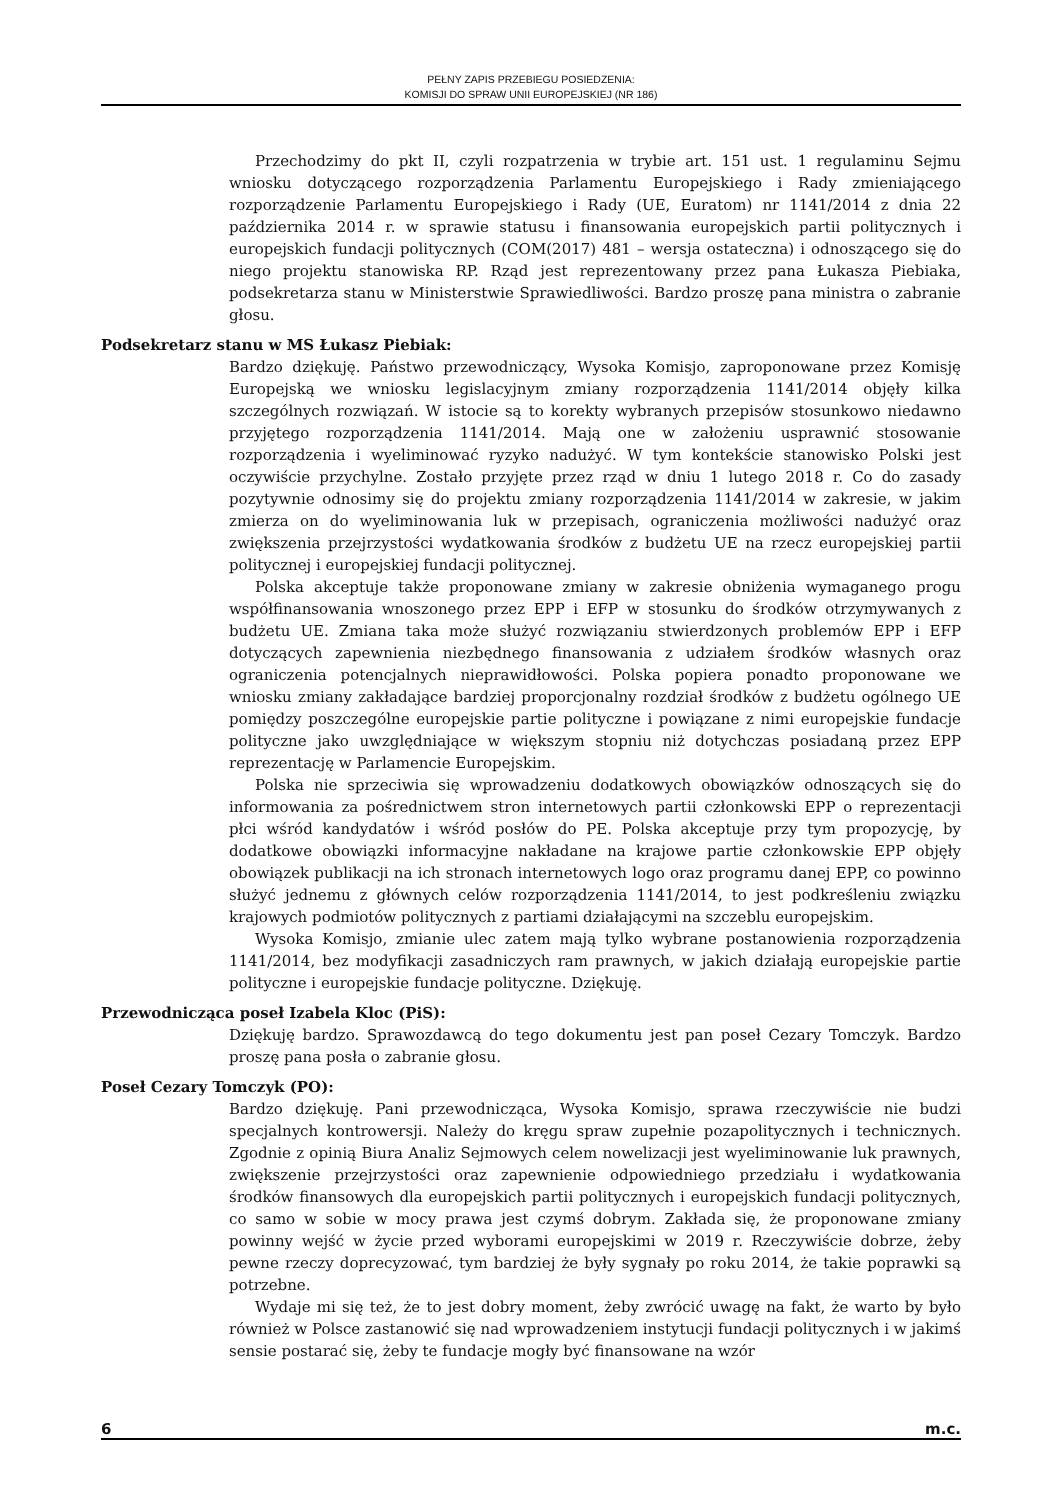PEŁNY ZAPIS PRZEBIEGU POSIEDZENIA:
KOMISJI DO SPRAW UNII EUROPEJSKIEJ (NR 186)
Przechodzimy do pkt II, czyli rozpatrzenia w trybie art. 151 ust. 1 regulaminu Sejmu wniosku dotyczącego rozporządzenia Parlamentu Europejskiego i Rady zmieniającego rozporządzenie Parlamentu Europejskiego i Rady (UE, Euratom) nr 1141/2014 z dnia 22 października 2014 r. w sprawie statusu i finansowania europejskich partii politycznych i europejskich fundacji politycznych (COM(2017) 481 – wersja ostateczna) i odnoszącego się do niego projektu stanowiska RP. Rząd jest reprezentowany przez pana Łukasza Piebiaka, podsekretarza stanu w Ministerstwie Sprawiedliwości. Bardzo proszę pana ministra o zabranie głosu.
Podsekretarz stanu w MS Łukasz Piebiak:
Bardzo dziękuję. Państwo przewodniczący, Wysoka Komisjo, zaproponowane przez Komisję Europejską we wniosku legislacyjnym zmiany rozporządzenia 1141/2014 objęły kilka szczególnych rozwiązań. W istocie są to korekty wybranych przepisów stosunkowo niedawno przyjętego rozporządzenia 1141/2014. Mają one w założeniu usprawnić stosowanie rozporządzenia i wyeliminować ryzyko nadużyć. W tym kontekście stanowisko Polski jest oczywiście przychylne. Zostało przyjęte przez rząd w dniu 1 lutego 2018 r. Co do zasady pozytywnie odnosimy się do projektu zmiany rozporządzenia 1141/2014 w zakresie, w jakim zmierza on do wyeliminowania luk w przepisach, ograniczenia możliwości nadużyć oraz zwiększenia przejrzystości wydatkowania środków z budżetu UE na rzecz europejskiej partii politycznej i europejskiej fundacji politycznej.
Polska akceptuje także proponowane zmiany w zakresie obniżenia wymaganego progu współfinansowania wnoszonego przez EPP i EFP w stosunku do środków otrzymywanych z budżetu UE. Zmiana taka może służyć rozwiązaniu stwierdzonych problemów EPP i EFP dotyczących zapewnienia niezbędnego finansowania z udziałem środków własnych oraz ograniczenia potencjalnych nieprawidłowości. Polska popiera ponadto proponowane we wniosku zmiany zakładające bardziej proporcjonalny rozdział środków z budżetu ogólnego UE pomiędzy poszczególne europejskie partie polityczne i powiązane z nimi europejskie fundacje polityczne jako uwzględniające w większym stopniu niż dotychczas posiadaną przez EPP reprezentację w Parlamencie Europejskim.
Polska nie sprzeciwia się wprowadzeniu dodatkowych obowiązków odnoszących się do informowania za pośrednictwem stron internetowych partii członkowski EPP o reprezentacji płci wśród kandydatów i wśród posłów do PE. Polska akceptuje przy tym propozycję, by dodatkowe obowiązki informacyjne nakładane na krajowe partie członkowskie EPP objęły obowiązek publikacji na ich stronach internetowych logo oraz programu danej EPP, co powinno służyć jednemu z głównych celów rozporządzenia 1141/2014, to jest podkreśleniu związku krajowych podmiotów politycznych z partiami działającymi na szczeblu europejskim.
Wysoka Komisjo, zmianie ulec zatem mają tylko wybrane postanowienia rozporządzenia 1141/2014, bez modyfikacji zasadniczych ram prawnych, w jakich działają europejskie partie polityczne i europejskie fundacje polityczne. Dziękuję.
Przewodnicząca poseł Izabela Kloc (PiS):
Dziękuję bardzo. Sprawozdawcą do tego dokumentu jest pan poseł Cezary Tomczyk. Bardzo proszę pana posła o zabranie głosu.
Poseł Cezary Tomczyk (PO):
Bardzo dziękuję. Pani przewodnicząca, Wysoka Komisjo, sprawa rzeczywiście nie budzi specjalnych kontrowersji. Należy do kręgu spraw zupełnie pozapolitycznych i technicznych. Zgodnie z opinią Biura Analiz Sejmowych celem nowelizacji jest wyeliminowanie luk prawnych, zwiększenie przejrzystości oraz zapewnienie odpowiedniego przedziału i wydatkowania środków finansowych dla europejskich partii politycznych i europejskich fundacji politycznych, co samo w sobie w mocy prawa jest czymś dobrym. Zakłada się, że proponowane zmiany powinny wejść w życie przed wyborami europejskimi w 2019 r. Rzeczywiście dobrze, żeby pewne rzeczy doprecyzować, tym bardziej że były sygnały po roku 2014, że takie poprawki są potrzebne.
Wydaje mi się też, że to jest dobry moment, żeby zwrócić uwagę na fakt, że warto by było również w Polsce zastanowić się nad wprowadzeniem instytucji fundacji politycznych i w jakimś sensie postarać się, żeby te fundacje mogły być finansowane na wzór
6 m.c.